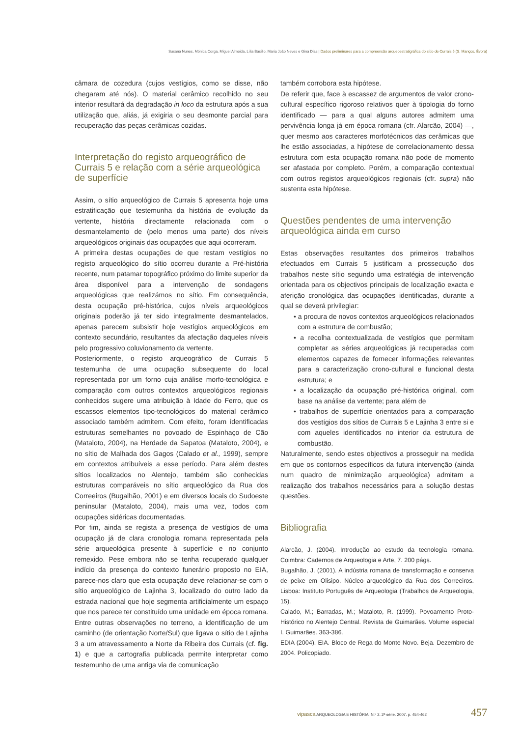Susana Nunes, Mónica Corga, Miguel Almeida, Lília Basílio, Maria João Neves e Gina Dias | Dados preliminares para a compreensão arqueoestratigráfica do sítio de Currais 5 (S. Manços, Évora)
câmara de cozedura (cujos vestígios, como se disse, não chegaram até nós). O material cerâmico recolhido no seu interior resultará da degradação in loco da estrutura após a sua utilização que, aliás, já exigiria o seu desmonte parcial para recuperação das peças cerâmicas cozidas.
Interpretação do registo arqueográfico de Currais 5 e relação com a série arqueológica de superfície
Assim, o sítio arqueológico de Currais 5 apresenta hoje uma estratificação que testemunha da história de evolução da vertente, história directamente relacionada com o desmantelamento de (pelo menos uma parte) dos níveis arqueológicos originais das ocupações que aqui ocorreram.
A primeira destas ocupações de que restam vestígios no registo arqueológico do sítio ocorreu durante a Pré-história recente, num patamar topográfico próximo do limite superior da área disponível para a intervenção de sondagens arqueológicas que realizámos no sítio. Em consequência, desta ocupação pré-histórica, cujos níveis arqueológicos originais poderão já ter sido integralmente desmantelados, apenas parecem subsistir hoje vestígios arqueológicos em contexto secundário, resultantes da afectação daqueles níveis pelo progressivo coluvionamento da vertente.
Posteriormente, o registo arqueográfico de Currais 5 testemunha de uma ocupação subsequente do local representada por um forno cuja análise morfo-tecnológica e comparação com outros contextos arqueológicos regionais conhecidos sugere uma atribuição à Idade do Ferro, que os escassos elementos tipo-tecnológicos do material cerâmico associado também admitem. Com efeito, foram identificadas estruturas semelhantes no povoado de Espinhaço de Cão (Mataloto, 2004), na Herdade da Sapatoa (Mataloto, 2004), e no sítio de Malhada dos Gagos (Calado et al., 1999), sempre em contextos atribuíveis a esse período. Para além destes sítios localizados no Alentejo, também são conhecidas estruturas comparáveis no sítio arqueológico da Rua dos Correeiros (Bugalhão, 2001) e em diversos locais do Sudoeste peninsular (Mataloto, 2004), mais uma vez, todos com ocupações sidéricas documentadas.
Por fim, ainda se regista a presença de vestígios de uma ocupação já de clara cronologia romana representada pela série arqueológica presente à superfície e no conjunto remexido. Pese embora não se tenha recuperado qualquer indício da presença do contexto funerário proposto no EIA, parece-nos claro que esta ocupação deve relacionar-se com o sítio arqueológico de Lajinha 3, localizado do outro lado da estrada nacional que hoje segmenta artificialmente um espaço que nos parece ter constituído uma unidade em época romana. Entre outras observações no terreno, a identificação de um caminho (de orientação Norte/Sul) que ligava o sítio de Lajinha 3 a um atravessamento a Norte da Ribeira dos Currais (cf. fig. 1) e que a cartografia publicada permite interpretar como testemunho de uma antiga via de comunicação
também corrobora esta hipótese.
De referir que, face à escassez de argumentos de valor crono-cultural específico rigoroso relativos quer à tipologia do forno identificado — para a qual alguns autores admitem uma pervivência longa já em época romana (cfr. Alarcão, 2004) —, quer mesmo aos caracteres morfotécnicos das cerâmicas que lhe estão associadas, a hipótese de correlacionamento dessa estrutura com esta ocupação romana não pode de momento ser afastada por completo. Porém, a comparação contextual com outros registos arqueológicos regionais (cfr. supra) não sustenta esta hipótese.
Questões pendentes de uma intervenção arqueológica ainda em curso
Estas observações resultantes dos primeiros trabalhos efectuados em Currais 5 justificam a prossecução dos trabalhos neste sítio segundo uma estratégia de intervenção orientada para os objectivos principais de localização exacta e aferição cronológica das ocupações identificadas, durante a qual se deverá privilegiar:
• a procura de novos contextos arqueológicos relacionados com a estrutura de combustão;
• a recolha contextualizada de vestígios que permitam completar as séries arqueológicas já recuperadas com elementos capazes de fornecer informações relevantes para a caracterização crono-cultural e funcional desta estrutura; e
• a localização da ocupação pré-histórica original, com base na análise da vertente; para além de
• trabalhos de superfície orientados para a comparação dos vestígios dos sítios de Currais 5 e Lajinha 3 entre si e com aqueles identificados no interior da estrutura de combustão.
Naturalmente, sendo estes objectivos a prosseguir na medida em que os contornos específicos da futura intervenção (ainda num quadro de minimização arqueológica) admitam a realização dos trabalhos necessários para a solução destas questões.
Bibliografia
Alarcão, J. (2004). Introdução ao estudo da tecnologia romana. Coimbra: Cadernos de Arqueologia e Arte, 7. 200 págs.
Bugalhão, J. (2001). A indústria romana de transformação e conserva de peixe em Olisipo. Núcleo arqueológico da Rua dos Correeiros. Lisboa: Instituto Português de Arqueologia (Trabalhos de Arqueologia, 15).
Calado, M.; Barradas, M.; Mataloto, R. (1999). Povoamento Proto-Histórico no Alentejo Central. Revista de Guimarães. Volume especial I. Guimarães. 363-386.
EDIA (2004). EIA. Bloco de Rega do Monte Novo. Beja. Dezembro de 2004. Policopiado.
vipasca ARQUEOLOGIA E HISTÓRIA. N.º 2. 2ª série. 2007. p. 454-462
457